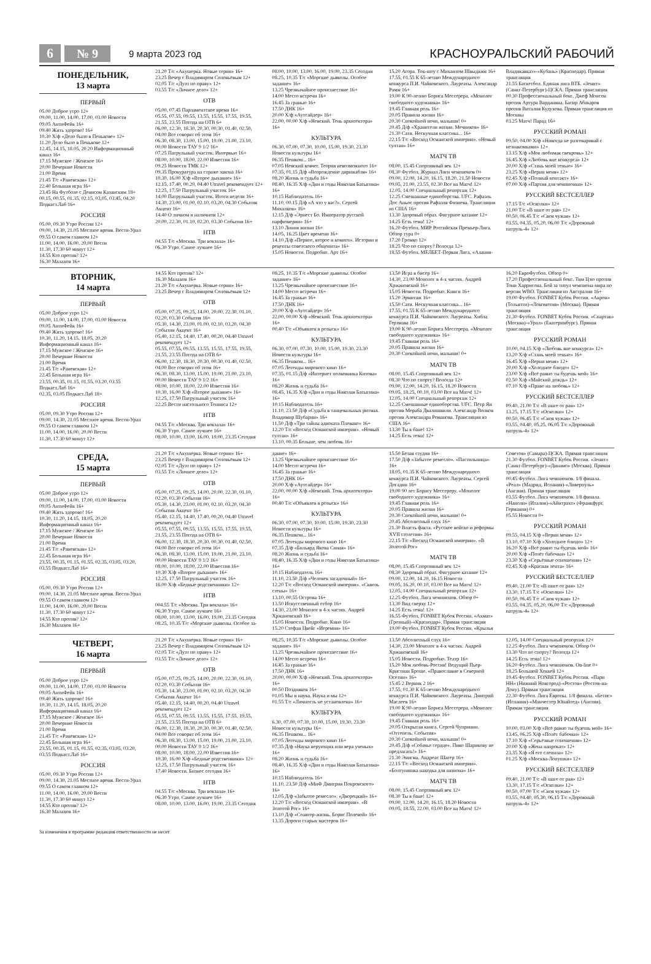6 № 9 9 марта 2023 год КРАСНОУРАЛЬСКИЙ РАБОЧИЙ
ПОНЕДЕЛЬНИК,
13 марта
ПЕРВЫЙ
05.00 Доброе утро 12+
09.00, 11.00, 14.00, 17.00, 03.00 Новости
09.05 АнтиФейк 16+
09.40 Жить здорово! 16+
10.30 Х/ф «Дело было в Пенькове» 12+
11.20 Дело было в Пенькове 12+
12.45, 14.15, 18.05, 20.20 Информационный канал 16+
17.15 Мужское / Женское 16+
20.00 Вечерние Новости
21.00 Время
21.45 Т/с «Раневская» 12+
22.40 Большая игра 16+
23.45 На Футболе с Денисом Казанским 18+
00.15, 00.55, 01.35, 02.15, 03.05, 03.45, 04.20 Подкаст.Лаб 16+
РОССИЯ
05.00, 09.30 Утро России 12+
09.00, 14.30, 21.05 Местное время. Вести-Урал
09.55 О самом главном 12+
11.00, 14.00, 16.00, 20.00 Вести
11.30, 17.30 60 минут 12+
14.55 Кто против? 12+
16.30 Малахов 16+
21.20 Т/с «Акушерка. Новые серии» 16+
23.25 Вечер с Владимиром Соловьёвым 12+
02.05 Т/с «Дуэт по праву» 12+
03.55 Т/с «Личное дело» 12+
ОТВ
05.00, 07.45 Парламентское время 16+
05.55, 07.55, 09.55, 13.55, 15.55, 17.55, 19.55, 21.55, 23.55 Погода на ОТВ 6+
06.00, 12.30, 18.30, 20.30, 00.30, 01.40, 02.50, 04.00 Все говорят об этом 16+
06.30, 08.30, 13.00, 15.00, 19.00, 21.00, 23.10, 00.00 Новости ТАУ 9 1/2 16+
07.25 Патрульный участок. Интервью 16+
08.00, 10.00, 18.00, 22.00 Известия 16+
09.25 Новости ТМК 12+
09.35 Прокуратура на страже закона 16+
10.30, 16.00 Х/ф «Второе дыхание» 16+
12.15, 17.40, 00.20, 04.40 Utravel рекомендует 12+
12.25, 17.50 Патрульный участок 16+
14.00 Патрульный участок. Итоги недели 16+
14.30, 23.00, 01.00, 02.10, 03.20, 04.30 События Акцент 16+
14.40 О личном и наличном 12+
20.00, 22.30, 01.10, 02.20, 03.30 События 16+
НТВ
04.55 Т/с «Москва. Три вокзала» 16+
06.30 Утро. Самое лучшее 16+
08.00, 10.00, 13.00, 16.00, 19.00, 23.35 Сегодня
08.25, 10.35 Т/с «Морские дьяволы. Особое задание» 16+
13.25 Чрезвычайное происшествие 16+
14.00 Место встречи 16+
16.45 За гранью 16+
17.50 ДНК 16+
20.00 Х/ф «Аутсайдер» 16+
22.00, 00.00 Х/ф «Невский. Тень архитектора» 16+
КУЛЬТУРА
06.30, 07.00, 07.30, 10.00, 15.00, 19.30, 23.30 Новости культуры 16+
06.35 Пешком... 16+
07.05 Невский ковчег. Теория невозможного 16+
07.35, 01.15 Д/ф «Возрождение дирижабля» 16+
08.20 Жизнь и судьба 16+
08.40, 16.35 Х/ф «Дни и годы Николая Батыгина» 16+
10.15 Наблюдатель 16+
11.10, 00.15 Д/ф «А что у вас?». Сергей Михалков» 16+
12.15 Д/ф «Эрнест Бо. Император русской парфюмерии» 16+
13.10 Линия жизни 16+
14.05, 16.25 Цвет времени 16+
14.10 Д/ф «Первое, второе и компот». Истории и рецепты советского общепита» 16+
15.05 Новости. Подробно. Арт 16+
15.20 Агора. Ток-шоу с Михаилом Швыдким 16+
17.55, 01.55 К 65-летию Международного конкурса П.И. Чайковского. Лауреаты. Александр Рамм 16+
19.00 К 90-летию Бориса Мессерера. «Монолог свободного художника» 16+
19.45 Главная роль 16+
20.05 Правила жизни 16+
20.30 Спокойной ночи, малыши! 0+
20.45 Д/ф «Хранители жизни. Мечников» 16+
21.30 Сати. Нескучная классика... 16+
22.15 Т/с «Восход Османской империи». «Новый султан» 16+
МАТЧ ТВ
08.00, 15.45 Спортивный век 12+
08.30 Футбол. Журнал Лиги чемпионов 0+
09.00, 12.00, 14.20, 16.15, 18.20, 21.50 Новости
09.05, 21.00, 23.55, 02.30 Все на Матч! 12+
12.05, 14.00 Специальный репортаж 12+
12.25 Смешанные единоборства. UFC. Рафаэль Дос Аньос против Рафаэля Физиева. Трансляция из США 16+
13.30 Здоровый образ. Фигурное катание 12+
14.25 Есть тема! 12+
16.20 Футбол. МИР Российская Премьер-Лига. Обзор тура 0+
17.20 Громко 12+
18.25 Что по спорту? Вологда 12+
18.55 Футбол. МЕЛБЕТ-Первая Лига. «Алания-
Владикавказ»-«Кубань» (Краснодар). Прямая трансляция
21.55 Баскетбол. Единая лига ВТБ. «Зенит» (Санкт-Петербург)-ЦСКА. Прямая трансляция
00.30 Профессиональный бокс. Джеф Монсон против Артура Варданяна. Басир Абакаров против Виталия Кудухова. Прямая трансляция из Москвы
03.25 Матч! Парад 16+
РУССКИЙ РОМАН
09.50, 04.00 Х/ф «Никогда не разговаривай с незнакомками» 12+
13.15 Х/ф «Моя любимая свекровь» 12+
16.45 Х/ф «Любовь вне конкурса» 12+
20.00 Х/ф «Стань моей тенью» 16+
23.25 Х/ф «Верни меня» 12+
02.45 Х/ф «Полный контакт» 16+
07.00 Х/ф «Партия для чемпионки» 12+
РУССКИЙ БЕСТСЕЛЛЕР
17.15 Т/с «Осколки» 12+
21.00 Т/с «В шаге от рая» 12+
00.50, 06.45 Т/с «Своя чужая» 12+
03.55, 04.35, 05.20, 06.00 Т/с «Дорожный патруль-4» 12+
ВТОРНИК,
14 марта
ПЕРВЫЙ
05.00 Доброе утро 12+
09.00, 11.00, 14.00, 17.00, 03.00 Новости
09.05 АнтиФейк 16+
09.40 Жить здорово! 16+
10.30, 11.20, 14.15, 18.05, 20.20 Информационный канал 16+
17.15 Мужское / Женское 16+
20.00 Вечерние Новости
21.00 Время
21.45 Т/с «Раневская» 12+
22.45 Большая игра 16+
23.55, 00.35, 01.15, 01.55, 03.20, 03.55 Подкаст.Лаб 16+
02.35, 03.05 Подкаст.Лаб 18+
РОССИЯ
05.00, 09.30 Утро России 12+
09.00, 14.30, 21.05 Местное время. Вести-Урал
09.55 О самом главном 12+
11.00, 14.00, 16.00, 20.00 Вести
11.30, 17.30 60 минут 12+
14.55 Кто против? 12+
16.30 Малахов 16+
21.20 Т/с «Акушерка. Новые серии» 16+
23.25 Вечер с Владимиром Соловьёвым 12+
ОТВ
05.00, 07.25, 09.25, 14.00, 20.00, 22.30, 01.10, 02.20, 03.30 События 16+
05.30, 14.30, 23.00, 01.00, 02.10, 03.20, 04.30 События Акцент 16+
05.40, 12.15, 14.40, 17.40, 00.20, 04.40 Utravel рекомендует 12+
05.55, 07.55, 09.55, 13.55, 15.55, 17.55, 19.55, 21.55, 23.55 Погода на ОТВ 6+
06.00, 12.30, 18.30, 20.30, 00.30, 01.40, 02.50, 04.00 Все говорят об этом 16+
06.30, 08.30, 13.00, 15.00, 19.00, 21.00, 23.10, 00.00 Новости ТАУ 9 1/2 16+
08.00, 10.00, 18.00, 22.00 Известия 16+
10.30, 16.00 Х/ф «Второе дыхание» 16+
12.25, 17.50 Патрульный участок 16+
22.25 Вести настольного Тенниса 12+
НТВ
04.55 Т/с «Москва. Три вокзала» 16+
06.30 Утро. Самое лучшее 16+
08.00, 10.00, 13.00, 16.00, 19.00, 23.35 Сегодня
08.25, 10.35 Т/с «Морские дьяволы. Особое задание» 16+
13.25 Чрезвычайное происшествие 16+
14.00 Место встречи 16+
16.45 За гранью 16+
17.50 ДНК 16+
20.00 Х/ф «Аутсайдер» 16+
22.00, 00.00 Х/ф «Невский. Тень архитектора» 16+
00.40 Т/с «Объявлен в розыск» 16+
КУЛЬТУРА
06.30, 07.00, 07.30, 10.00, 15.00, 19.30, 23.30 Новости культуры 16+
06.35 Пешком... 16+
07.05 Легенды мирового кино 16+
07.35, 01.15 Д/ф «Интернет полковника Китова» 16+
08.20 Жизнь и судьба 16+
08.45, 16.35 Х/ф «Дни и годы Николая Батыгина» 16+
10.15 Наблюдатель 16+
11.10, 23.50 Д/ф «Судьба в танцевальных ритмах. Владимир Шубарин» 16+
11.50 Д/ф «Три тайны адвоката Плевако» 16+
12.20 Т/с «Восход Османской империи». «Новый султан» 16+
13.10, 00.35 Больше, чем любовь 16+
13.50 Игра в бисер 16+
14.30, 23.00 Монолог в 4-х частях. Андрей Хржановский 16+
15.05 Новости. Подробно. Книги 16+
15.20 Эрмитаж 16+
15.50 Сати. Нескучная классика... 16+
17.55, 01.55 К 65-летию Международного конкурса П.И. Чайковского. Лауреаты. Хибла Герзмава 16+
19.00 К 90-летию Бориса Мессерера. «Монолог свободного художника» 16+
19.45 Главная роль 16+
20.05 Правила жизни 16+
20.30 Спокойной ночи, малыши! 0+
МАТЧ ТВ
08.00, 15.45 Спортивный век 12+
08.30 Что по спорту? Вологда 12+
09.00, 12.00, 14.20, 16.15, 18.20 Новости
09.05, 18.25, 00.10, 03.00 Все на Матч! 12+
12.05, 14.00 Специальный репортаж 12+
12.25 Смешанные единоборства. UFC. Пётр Ян против Мераба Двалишвили. Александр Волков против Александра Романова. Трансляция из США 16+
13.30 Ты в бане! 12+
14.25 Есть тема! 12+
16.20 ЕвроФутбол. Обзор 0+
17.20 Профессиональный бокс. Тим Цзю против Тони Харрисона. Бой за титул чемпиона мира по версии WBO. Трансляция из Австралии 16+
19.00 Футбол. FONBET Кубок России. «Акрон» (Тольятти)-«Локомотив» (Москва). Прямая трансляция
21.30 Футбол. FONBET Кубок России. «Спартак» (Москва)-«Урал» (Екатеринбург). Прямая трансляция
РУССКИЙ РОМАН
10.00, 04.15 Х/ф «Любовь вне конкурса» 12+
13.20 Х/ф «Стань моей тенью» 16+
16.45 Х/ф «Верни меня» 12+
20.00 Х/ф «Холодное блюдо» 12+
23.00 Х/ф «Всё равно ты будешь мой» 16+
02.50 Х/ф «Майский дождь» 12+
07.10 Х/ф «Право на любовь» 12+
РУССКИЙ БЕСТСЕЛЛЕР
09.40, 21.00 Т/с «В шаге от рая» 12+
13.25, 17.15 Т/с «Осколки» 12+
00.50, 06.45 Т/с «Своя чужая» 12+
03.55, 04.40, 05.25, 06.05 Т/с «Дорожный патруль-4» 12+
СРЕДА,
15 марта
ПЕРВЫЙ
05.00 Доброе утро 12+
09.00, 11.00, 14.00, 17.00, 03.00 Новости
09.05 АнтиФейк 16+
09.40 Жить здорово! 16+
10.30, 11.20, 14.15, 18.05, 20.20 Информационный канал 16+
17.15 Мужское / Женское 16+
20.00 Вечерние Новости
21.00 Время
21.45 Т/с «Раневская» 12+
22.45 Большая игра 16+
23.55, 00.35, 01.15, 01.55, 02.35, 03.05, 03.20, 03.55 Подкаст.Лаб 16+
РОССИЯ
05.00, 09.30 Утро России 12+
09.00, 14.30, 21.05 Местное время. Вести-Урал
09.55 О самом главном 12+
11.00, 14.00, 16.00, 20.00 Вести
11.30, 17.30 60 минут 12+
14.55 Кто против? 12+
16.30 Малахов 16+
21.20 Т/с «Акушерка. Новые серии» 16+
23.25 Вечер с Владимиром Соловьёвым 12+
02.05 Т/с «Дуэт по праву» 12+
03.55 Т/с «Личное дело» 12+
ОТВ
05.00, 07.25, 09.25, 14.00, 20.00, 22.30, 01.10, 02.20, 03.30 События 16+
05.30, 14.30, 23.00, 01.00, 02.10, 03.20, 04.30 События Акцент 16+
05.40, 12.15, 14.40, 17.40, 00.20, 04.40 Utravel рекомендует 12+
05.55, 07.55, 09.55, 13.55, 15.55, 17.55, 19.55, 21.55, 23.55 Погода на ОТВ 6+
06.00, 12.30, 18.30, 20.30, 00.30, 01.40, 02.50, 04.00 Все говорят об этом 16+
06.30, 08.30, 13.00, 15.00, 19.00, 21.00, 23.10, 00.00 Новости ТАУ 9 1/2 16+
08.00, 10.00, 18.00, 22.00 Известия 16+
10.30 Х/ф «Второе дыхание» 16+
12.25, 17.50 Патрульный участок 16+
16.00 Х/ф «Бедные родственники» 12+
НТВ
004.55 Т/с «Москва. Три вокзала» 16+
06.30 Утро. Самое лучшее 16+
08.00, 10.00, 13.00, 16.00, 19.00, 23.35 Сегодня
08.25, 10.35 Т/с «Морские дьяволы. Особое за-
дание» 16+
13.25 Чрезвычайное происшествие 16+
14.00 Место встречи 16+
16.45 За гранью 16+
17.50 ДНК 16+
20.00 Х/ф «Аутсайдер» 16+
22.00, 00.00 Х/ф «Невский. Тень архитектора» 16+
00.40 Т/с «Объявлен в розыск» 16+
КУЛЬТУРА
06.30, 07.00, 07.30, 10.00, 15.00, 19.30, 23.30 Новости культуры 16+
06.35 Пешком... 16+
07.05 Легенды мирового кино 16+
07.35 Д/ф «Бильярд Якова Синая» 16+
08.20 Жизнь и судьба 16+
08.40, 16.35 Х/ф «Дни и годы Николая Батыгина» 16+
10.15 Наблюдатель 16+
11.10, 23.50 Д/ф «Человек загадочный» 16+
12.20 Т/с «Восход Османской империи». «Сквозь стены» 16+
13.10, 00.55 Острова 16+
13.50 Искусственный отбор 16+
14.30, 23.00 Монолог в 4-х частях. Андрей Хржановский 16+
15.05 Новости. Подробно. Кино 16+
15.20 Стефан Цвейг «Иеремия» 16+
15.50 Белая студия 16+
17.50 Д/ф «Забытое ремесло». «Пастильница» 16+
18.05, 01.35 К 65-летию Международного конкурса П.И. Чайковского. Лауреаты. Сергей Догадин 16+
19.00 90 лет Борису Мессереру. «Монолог свободного художника» 16+
19.45 Главная роль 16+
20.05 Правила жизни 16+
20.30 Спокойной ночи, малыши! 0+
20.45 Абсолютный слух 16+
21.30 Власть факта. «Русское войско и реформы XVII столетия» 16+
22.15 Т/с «Восход Османской империи». «В Золотой Рог»
МАТЧ ТВ
08.00, 15.45 Спортивный век 12+
08.30 Здоровый образ. Фигурное катание 12+
09.00, 12.00, 14.20, 16.15 Новости
09.05, 16.20, 00.10, 03.00 Все на Матч! 12+
12.05, 14.00 Специальный репортаж 12+
12.25 Футбол. Лига чемпионов. Обзор 0+
13.30 Вид сверху 12+
14.25 Есть тема! 12+
16.55 Футбол. FONBET Кубок России. «Ахмат» (Грозный)-«Краснодар». Прямая трансляция
19.00 Футбол. FONBET Кубок России. «Крылья
Советов» (Самара)-ЦСКА. Прямая трансляция
21.30 Футбол. FONBET Кубок России. «Зенит» (Санкт-Петербург)-«Динамо» (Москва). Прямая трансляция
00.45 Футбол. Лига чемпионов. 1/8 финала. «Реал» (Мадрид, Испания)-«Ливерпуль» (Англия). Прямая трансляция
03.55 Футбол. Лига чемпионов. 1/8 финала. «Наполи» (Италия)-«Айнтрахт» (Франкфурт, Германия) 0+
05.55 Новости 0+
РУССКИЙ РОМАН
09.55, 04.15 Х/ф «Верни меня» 12+
13.10, 07.10 Х/ф «Холодное блюдо» 12+
16.20 Х/ф «Всё равно ты будешь мой» 16+
20.00 Х/ф «Полёт бабочки» 12+
23.30 Х/ф «Серьёзные отношения» 12+
02.45 Х/ф «Красная лента» 16+
РУССКИЙ БЕСТСЕЛЛЕР
09.40, 21.00 Т/с «В шаге от рая» 12+
13.30, 17.15 Т/с «Осколки» 12+
00.50, 06.45 Т/с «Своя чужая» 12+
03.55, 04.35, 05.20, 06.00 Т/с «Дорожный патруль-4» 12+
ЧЕТВЕРГ,
16 марта
ПЕРВЫЙ
05.00 Доброе утро 12+
09.00, 11.00, 14.00, 17.00, 03.00 Новости
09.05 АнтиФейк 16+
09.40 Жить здорово! 16+
10.30, 11.20, 14.15, 18.05, 20.20 Информационный канал 16+
17.15 Мужское / Женское 16+
20.00 Вечерние Новости
21.00 Время
21.45 Т/с «Раневская» 12+
22.45 Большая игра 16+
23.55, 00.35, 01.15, 01.55, 02.35, 03.05, 03.20, 03.55 Подкаст.Лаб 16+
РОССИЯ
05.00, 09.30 Утро России 12+
09.00, 14.30, 21.05 Местное время. Вести-Урал
09.55 О самом главном 12+
11.00, 14.00, 16.00, 20.00 Вести
11.30, 17.30 60 минут 12+
14.55 Кто против? 12+
16.30 Малахов 16+
21.20 Т/с «Акушерка. Новые серии» 16+
23.25 Вечер с Владимиром Соловьёвым 12+
02.05 Т/с «Дуэт по праву» 12+
03.55 Т/с «Личное дело» 12+
ОТВ
05.00, 07.25, 09.25, 14.00, 20.00, 22.30, 01.10, 02.20, 03.30 События 16+
05.30, 14.30, 23.00, 01.00, 02.10, 03.20, 04.30 События Акцент 16+
05.40, 12.15, 14.40, 00.20, 04.40 Utravel рекомендует 12+
05.55, 07.55, 09.55, 13.55, 15.55, 17.55, 19.55, 21.55, 23.55 Погода на ОТВ 6+
06.00, 12.30, 18.30, 20.30, 00.30, 01.40, 02.50, 04.00 Все говорят об этом 16+
06.30, 08.30, 13.00, 15.00, 19.00, 21.00, 23.10, 00.00 Новости ТАУ 9 1/2 16+
08.00, 10.00, 18.00, 22.00 Известия 16+
10.30, 16.00 Х/ф «Бедные родственники» 12+
12.25, 17.50 Патрульный участок 16+
17.40 Новости. Бизнес сегодня 16+
НТВ
04.55 Т/с «Москва. Три вокзала» 16+
06.30 Утро. Самое лучшее 16+
08.00, 10.00, 13.00, 16.00, 19.00, 23.35 Сегодня
08.25, 10.35 Т/с «Морские дьяволы. Особое задание» 16+
13.25 Чрезвычайное происшествие 16+
14.00 Место встречи 16+
16.45 За гранью 16+
17.50 ДНК 16+
20.00, 00.00 Х/ф «Невский. Тень архитектора» 16+
00.50 Поздняков 16+
01.05 Мы и наука. Наука и мы 12+
01.55 Т/с «Личность не установлена» 16+
КУЛЬТУРА
6.30, 07.00, 07.30, 10.00, 15.00, 19.30, 23.30 Новости культуры 16+
06.35 Пешком... 16+
07.05 Легенды мирового кино 16+
07.35 Д/ф «Наука верующих или вера ученых» 16+
08.20 Жизнь и судьба 16+
08.40, 16.35 Х/ф «Дни и годы Николая Батыгина» 16+
10.15 Наблюдатель 16+
11.10, 23.50 Д/ф «МиФ Дмитрия Покровского» 16+
12.05 Д/ф «Забытое ремесло». «Дворецкий» 16+
12.20 Т/с «Восход Османской империи». «В Золотой Рог» 16+
13.10 Д/ф «Соавтор-жизнь. Борис Полевой» 16+
13.35 Дороги старых мастеров 16+
13.50 Абсолютный слух 16+
14.30, 23.00 Монолог в 4-х частях. Андрей Хржановский 16+
15.05 Новости. Подробно. Театр 16+
15.20 Моя любовь-Россия! Ведущий Пьер-Кристиан Броше. «Православие в Северной Осетии» 16+
15.45 2 Верник 2 16+
17.55, 01.30 К 65-летию Международного конкурса П.И. Чайковского. Лауреаты. Дмитрий Маслеев 16+
19.00 К 90-летию Бориса Мессерера. «Монолог свободного художника» 16+
19.45 Главная роль 16+
20.05 Открытая книга. Сергей Чупринин. «Оттепель. События»
20.30 Спокойной ночи, малыши! 0+
20.45 Д/ф «Собачье сердце». Пиво Шарикову не предлагать!» 16+
21.30 Энигма. Андреас Шагер 16+
22.15 Т/с «Восход Османской империи». «Болтунишка находка для шпиона» 16+
МАТЧ ТВ
08.00, 15.45 Спортивный век 12+
08.30 Ты в бане! 12+
09.00, 12.00, 14.20, 16.15, 18.20 Новости
09.05, 18.55, 22.00, 03.00 Все на Матч! 12+
12.05, 14.00 Специальный репортаж 12+
12.25 Футбол. Лига чемпионов. Обзор 0+
13.30 Что по спорту? Вологда 12+
14.25 Есть тема! 12+
16.20 Футбол. Лига чемпионов. On-line 0+
18.25 Большой Хоккей 12+
19.45 Футбол. FONBET Кубок России. «Пари НН» (Нижний Новгород)-«Ростов» (Ростов-на-Дону). Прямая трансляция
22.30 Футбол. Лига Европы. 1/8 финала. «Бетис» (Испания)-«Манчестер Юнайтед» (Англия). Прямая трансляция
РУССКИЙ РОМАН
10.00, 03.00 Х/ф «Всё равно ты будешь мой» 16+
13.45, 06.25 Х/ф «Полёт бабочки» 12+
17.10 Х/ф «Серьёзные отношения» 12+
20.00 Х/ф «Жена напрокат» 12+
23.35 Х/ф «Я его слепила» 12+
01.25 Х/ф «Москва-Лопушки» 12+
РУССКИЙ БЕСТСЕЛЛЕР
09.40, 21.00 Т/с «В шаге от рая» 12+
13.30, 17.15 Т/с «Осколки» 12+
00.50, 07.00 Т/с «Своя чужая» 12+
03.55, 04.40, 05.30, 06.15 Т/с «Дорожный патруль-4» 12+
За изменения в программе редакция ответственности не несет